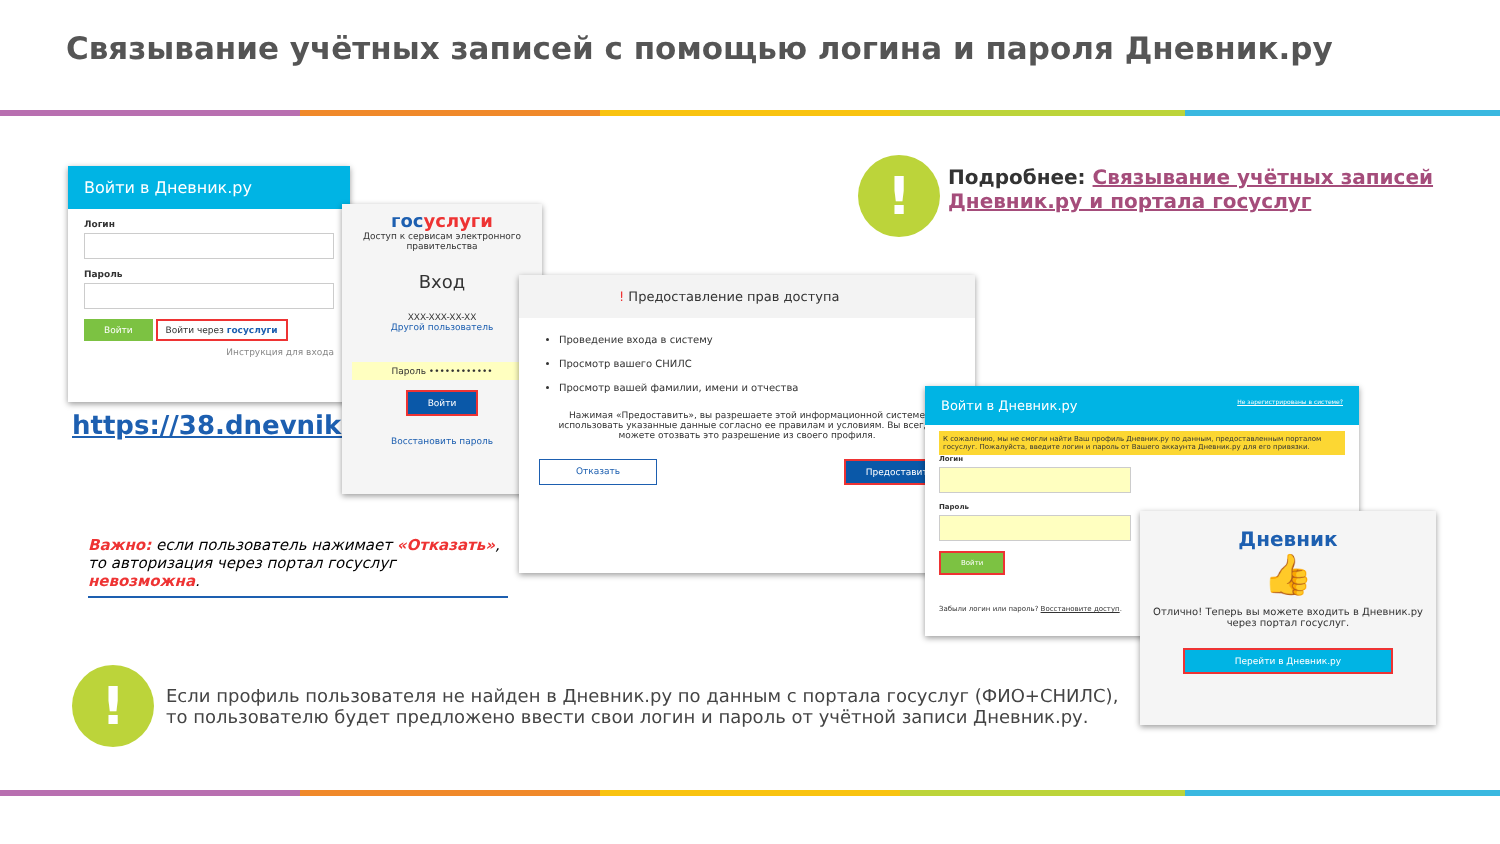Связывание учётных записей с помощью логина и пароля Дневник.ру
!
Подробнее: Связывание учётных записей Дневник.ру и портала госуслуг
Войти в Дневник.ру
Логин
Пароль
Войти Войти через госуслуги
Инструкция для входа
https://38.dnevnik.ru
госуслуги
Доступ к сервисам электронного правительства
Вход
XXX-XXX-XX-XX
Другой пользователь
Пароль ••••••••••••
Войти
Восстановить пароль
! Предоставление прав доступа
Проведение входа в систему
Просмотр вашего СНИЛС
Просмотр вашей фамилии, имени и отчества
Нажимая «Предоставить», вы разрешаете этой информационной системе использовать указанные данные согласно ее правилам и условиям. Вы всегда можете отозвать это разрешение из своего профиля.
Отказать Предоставить
Важно: если пользователь нажимает «Отказать», то авторизация через портал госуслуг невозможна.
Войти в Дневник.ру Не зарегистрированы в системе?
К сожалению, мы не смогли найти Ваш профиль Дневник.ру по данным, предоставленным порталом госуслуг. Пожалуйста, введите логин и пароль от Вашего аккаунта Дневник.ру для его привязки.
Логин
Пароль
Войти
Забыли логин или пароль? Восстановите доступ.
Дневник
👍
Отлично! Теперь вы можете входить в Дневник.ру через портал госуслуг.
Перейти в Дневник.ру
!
Если профиль пользователя не найден в Дневник.ру по данным с портала госуслуг (ФИО+СНИЛС), то пользователю будет предложено ввести свои логин и пароль от учётной записи Дневник.ру.